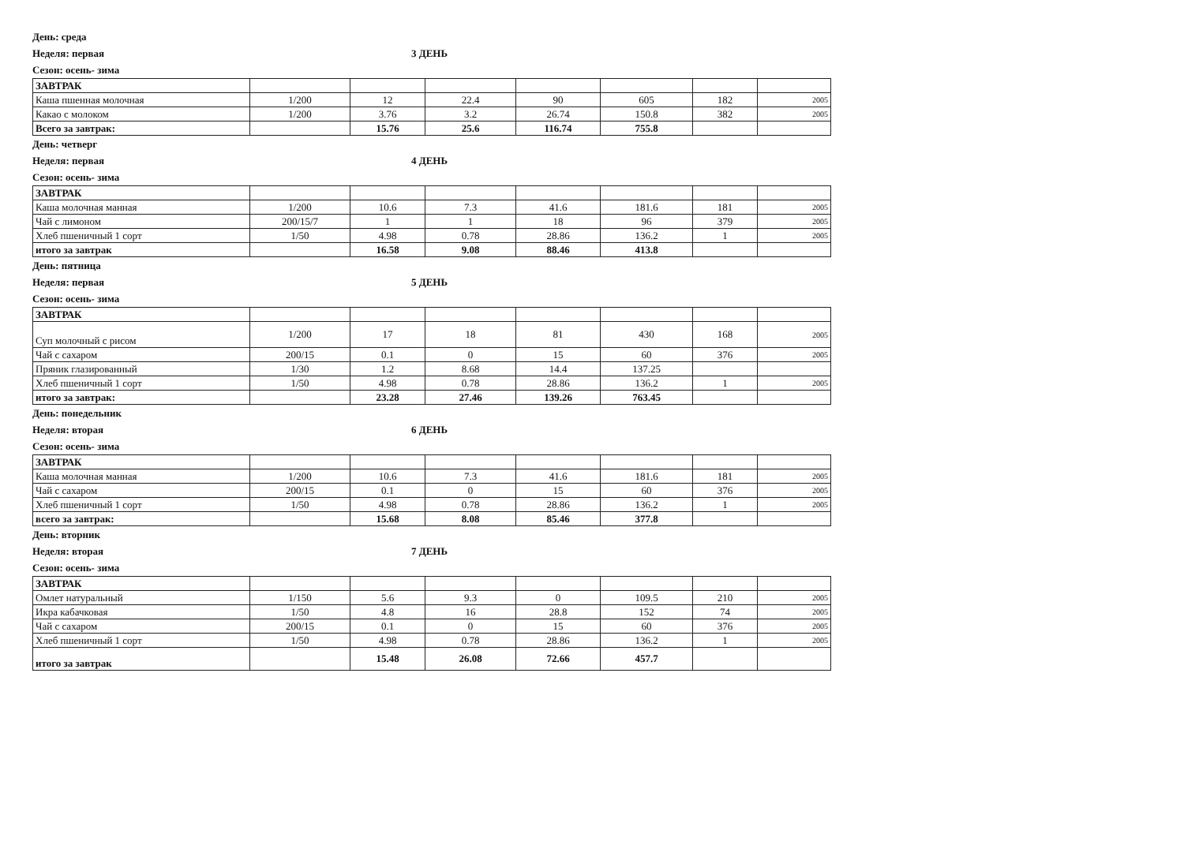День: среда
Неделя: первая 3 ДЕНЬ
Сезон: осень- зима
| ЗАВТРАК | | | | | | | |
| Каша пшенная молочная | 1/200 | 12 | 22.4 | 90 | 605 | 182 | 2005 |
| Какао с молоком | 1/200 | 3.76 | 3.2 | 26.74 | 150.8 | 382 | 2005 |
| Всего за завтрак: | | 15.76 | 25.6 | 116.74 | 755.8 | | |
День: четверг
Неделя: первая 4 ДЕНЬ
Сезон: осень- зима
| ЗАВТРАК | | | | | | | |
| Каша молочная манная | 1/200 | 10.6 | 7.3 | 41.6 | 181.6 | 181 | 2005 |
| Чай с лимоном | 200/15/7 | 1 | 1 | 18 | 96 | 379 | 2005 |
| Хлеб пшеничный 1 сорт | 1/50 | 4.98 | 0.78 | 28.86 | 136.2 | 1 | 2005 |
| итого за завтрак | | 16.58 | 9.08 | 88.46 | 413.8 | | |
День: пятница
Неделя: первая 5 ДЕНЬ
Сезон: осень- зима
| ЗАВТРАК | | | | | | | |
| Суп молочный с рисом | 1/200 | 17 | 18 | 81 | 430 | 168 | 2005 |
| Чай с сахаром | 200/15 | 0.1 | 0 | 15 | 60 | 376 | 2005 |
| Пряник глазированный | 1/30 | 1.2 | 8.68 | 14.4 | 137.25 | | |
| Хлеб пшеничный 1 сорт | 1/50 | 4.98 | 0.78 | 28.86 | 136.2 | 1 | 2005 |
| итого за завтрак: | | 23.28 | 27.46 | 139.26 | 763.45 | | |
День: понедельник
Неделя: вторая 6 ДЕНЬ
Сезон: осень- зима
| ЗАВТРАК | | | | | | | |
| Каша молочная манная | 1/200 | 10.6 | 7.3 | 41.6 | 181.6 | 181 | 2005 |
| Чай с сахаром | 200/15 | 0.1 | 0 | 15 | 60 | 376 | 2005 |
| Хлеб пшеничный 1 сорт | 1/50 | 4.98 | 0.78 | 28.86 | 136.2 | 1 | 2005 |
| всего за завтрак: | | 15.68 | 8.08 | 85.46 | 377.8 | | |
День: вторник
Неделя: вторая 7 ДЕНЬ
Сезон: осень- зима
| ЗАВТРАК | | | | | | | |
| Омлет натуральный | 1/150 | 5.6 | 9.3 | 0 | 109.5 | 210 | 2005 |
| Икра кабачковая | 1/50 | 4.8 | 16 | 28.8 | 152 | 74 | 2005 |
| Чай с сахаром | 200/15 | 0.1 | 0 | 15 | 60 | 376 | 2005 |
| Хлеб пшеничный 1 сорт | 1/50 | 4.98 | 0.78 | 28.86 | 136.2 | 1 | 2005 |
| итого за завтрак | | 15.48 | 26.08 | 72.66 | 457.7 | | |